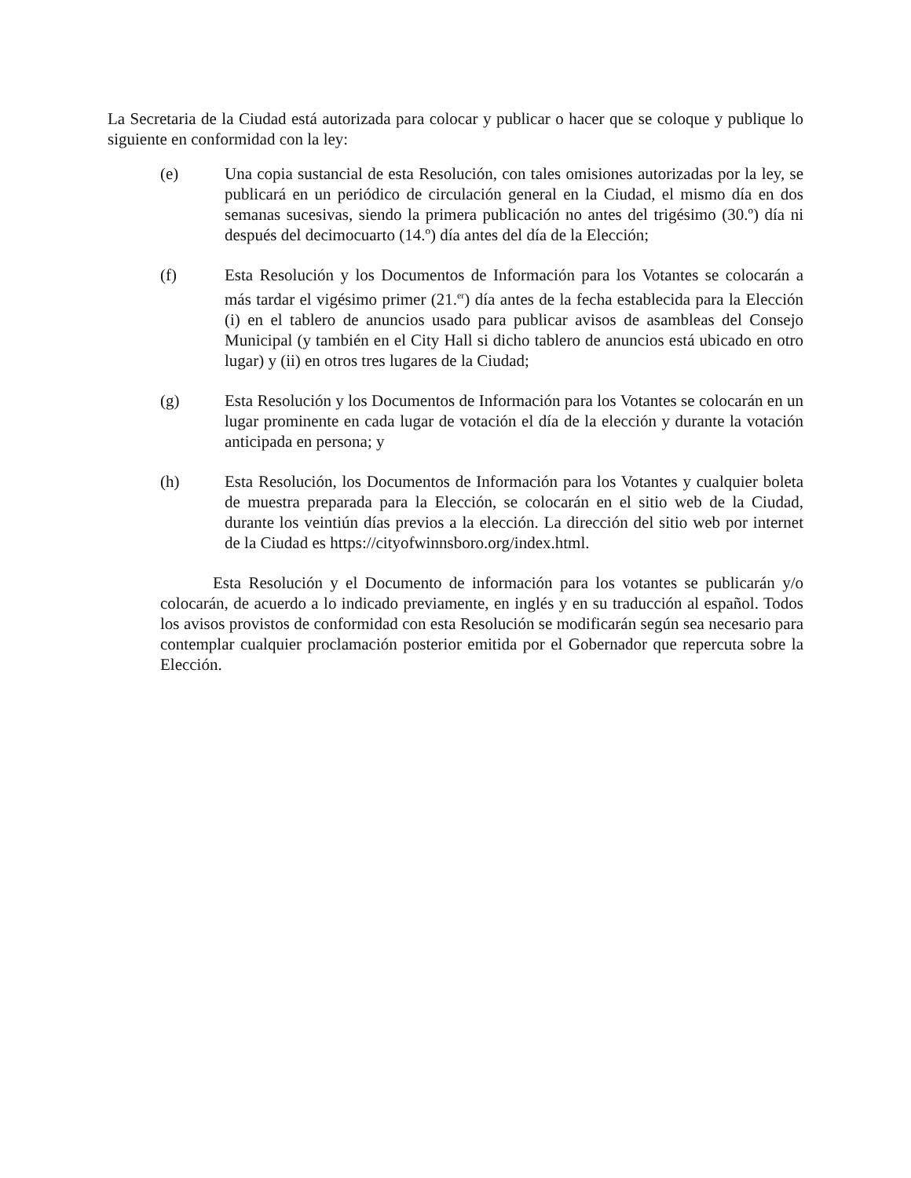La Secretaria de la Ciudad está autorizada para colocar y publicar o hacer que se coloque y publique lo siguiente en conformidad con la ley:
(e) Una copia sustancial de esta Resolución, con tales omisiones autorizadas por la ley, se publicará en un periódico de circulación general en la Ciudad, el mismo día en dos semanas sucesivas, siendo la primera publicación no antes del trigésimo (30.º) día ni después del decimocuarto (14.º) día antes del día de la Elección;
(f) Esta Resolución y los Documentos de Información para los Votantes se colocarán a más tardar el vigésimo primer (21.<sup>er</sup>) día antes de la fecha establecida para la Elección (i) en el tablero de anuncios usado para publicar avisos de asambleas del Consejo Municipal (y también en el City Hall si dicho tablero de anuncios está ubicado en otro lugar) y (ii) en otros tres lugares de la Ciudad;
(g) Esta Resolución y los Documentos de Información para los Votantes se colocarán en un lugar prominente en cada lugar de votación el día de la elección y durante la votación anticipada en persona; y
(h) Esta Resolución, los Documentos de Información para los Votantes y cualquier boleta de muestra preparada para la Elección, se colocarán en el sitio web de la Ciudad, durante los veintiún días previos a la elección. La dirección del sitio web por internet de la Ciudad es https://cityofwinnsboro.org/index.html.
Esta Resolución y el Documento de información para los votantes se publicarán y/o colocarán, de acuerdo a lo indicado previamente, en inglés y en su traducción al español. Todos los avisos provistos de conformidad con esta Resolución se modificarán según sea necesario para contemplar cualquier proclamación posterior emitida por el Gobernador que repercuta sobre la Elección.